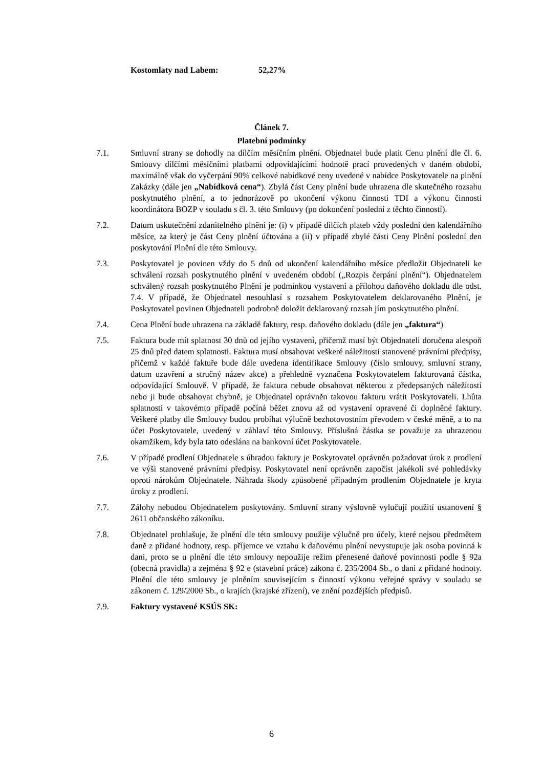Kostomlaty nad Labem: 52,27%
Článek 7.
Platební podmínky
7.1. Smluvní strany se dohodly na dílčím měsíčním plnění. Objednatel bude platit Cenu plnění dle čl. 6. Smlouvy dílčími měsíčními platbami odpovídajícími hodnotě prací provedených v daném období, maximálně však do vyčerpání 90% celkové nabídkové ceny uvedené v nabídce Poskytovatele na plnění Zakázky (dále jen „Nabídková cena“). Zbylá část Ceny plnění bude uhrazena dle skutečného rozsahu poskytnutého plnění, a to jednorázově po ukončení výkonu činnosti TDI a výkonu činnosti koordinátora BOZP v souladu s čl. 3. této Smlouvy (po dokončení poslední z těchto činností).
7.2. Datum uskutečnění zdanitelného plnění je: (i) v případě dílčích plateb vždy poslední den kalendářního měsíce, za který je část Ceny plnění účtována a (ii) v případě zbylé části Ceny Plnění poslední den poskytování Plnění dle této Smlouvy.
7.3. Poskytovatel je povinen vždy do 5 dnů od ukončení kalendářního měsíce předložit Objednateli ke schválení rozsah poskytnutého plnění v uvedeném období („Rozpis čerpání plnění“). Objednatelem schválený rozsah poskytnutého Plnění je podmínkou vystavení a přílohou daňového dokladu dle odst. 7.4. V případě, že Objednatel nesouhlasí s rozsahem Poskytovatelem deklarovaného Plnění, je Poskytovatel povinen Objednateli podrobně doložit deklarovaný rozsah jím poskytnutého plnění.
7.4. Cena Plnění bude uhrazena na základě faktury, resp. daňového dokladu (dále jen „faktura“)
7.5. Faktura bude mít splatnost 30 dnů od jejího vystavení, přičemž musí být Objednateli doručena alespoň 25 dnů před datem splatnosti. Faktura musí obsahovat veškeré náležitosti stanovené právními předpisy, přičemž v každé faktuře bude dále uvedena identifikace Smlouvy (číslo smlouvy, smluvní strany, datum uzavření a stručný název akce) a přehledně vyznačena Poskytovatelem fakturovaná částka, odpovídající Smlouvě. V případě, že faktura nebude obsahovat některou z předepsaných náležitostí nebo ji bude obsahovat chybně, je Objednatel oprávněn takovou fakturu vrátit Poskytovateli. Lhůta splatnosti v takovémto případě počíná běžet znovu až od vystavení opravené či doplněné faktury. Veškeré platby dle Smlouvy budou probíhat výlučně bezhotovostním převodem v české měně, a to na účet Poskytovatele, uvedený v záhlaví této Smlouvy. Příslušná částka se považuje za uhrazenou okamžikem, kdy byla tato odeslána na bankovní účet Poskytovatele.
7.6. V případě prodlení Objednatele s úhradou faktury je Poskytovatel oprávněn požadovat úrok z prodlení ve výši stanovené právními předpisy. Poskytovatel není oprávněn započíst jakékoli své pohledávky oproti nárokům Objednatele. Náhrada škody způsobené případným prodlením Objednatele je kryta úroky z prodlení.
7.7. Zálohy nebudou Objednatelem poskytovány. Smluvní strany výslovně vylučují použití ustanovení § 2611 občanského zákoníku.
7.8. Objednatel prohlašuje, že plnění dle této smlouvy použije výlučně pro účely, které nejsou předmětem daně z přidané hodnoty, resp. příjemce ve vztahu k daňovému plnění nevystupuje jak osoba povinná k dani, proto se u plnění dle této smlouvy nepoužije režim přenesené daňové povinnosti podle § 92a (obecná pravidla) a zejména § 92 e (stavební práce) zákona č. 235/2004 Sb., o dani z přidané hodnoty. Plnění dle této smlouvy je plněním souvisejícím s činností výkonu veřejné správy v souladu se zákonem č. 129/2000 Sb., o krajích (krajské zřízení), ve znění pozdějších předpisů.
7.9. Faktury vystavené KSÚS SK:
6